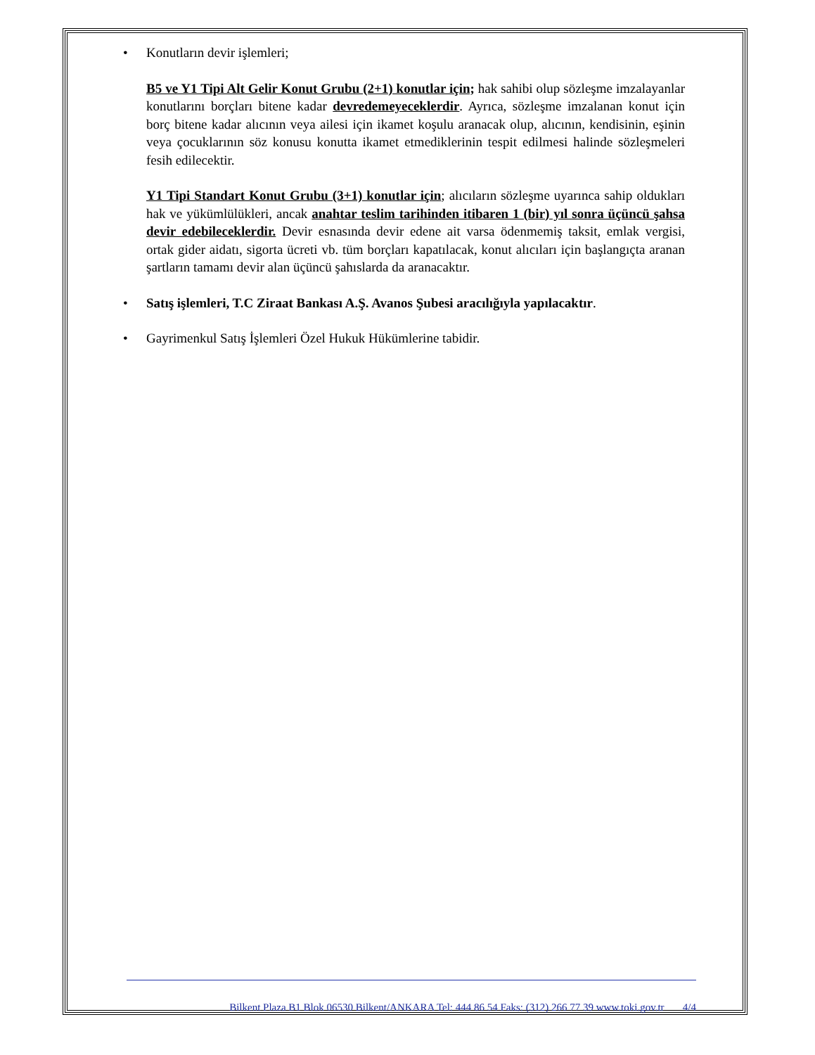•
Konutların devir işlemleri;
B5 ve Y1 Tipi Alt Gelir Konut Grubu (2+1) konutlar için; hak sahibi olup sözleşme imzalayanlar konutlarını borçları bitene kadar devredemeyeceklerdir. Ayrıca, sözleşme imzalanan konut için borç bitene kadar alıcının veya ailesi için ikamet koşulu aranacak olup, alıcının, kendisinin, eşinin veya çocuklarının söz konusu konutta ikamet etmediklerinin tespit edilmesi halinde sözleşmeleri fesih edilecektir.
Y1 Tipi Standart Konut Grubu (3+1) konutlar için; alıcıların sözleşme uyarınca sahip oldukları hak ve yükümlülükleri, ancak anahtar teslim tarihinden itibaren 1 (bir) yıl sonra üçüncü şahsa devir edebileceklerdir. Devir esnasında devir edene ait varsa ödenmemiş taksit, emlak vergisi, ortak gider aidatı, sigorta ücreti vb. tüm borçları kapatılacak, konut alıcıları için başlangıçta aranan şartların tamamı devir alan üçüncü şahıslarda da aranacaktır.
• Satış işlemleri, T.C Ziraat Bankası A.Ş. Avanos Şubesi aracılığıyla yapılacaktır.
• Gayrimenkul Satış İşlemleri Özel Hukuk Hükümlerine tabidir.
Bilkent Plaza B1 Blok 06530 Bilkent/ANKARA Tel: 444 86 54 Faks: (312) 266 77 39 www.toki.gov.tr 4/4